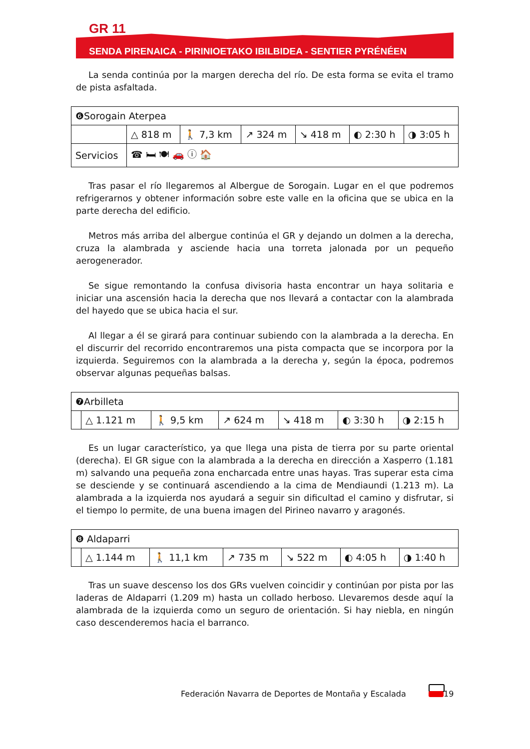GR 11
SENDA PIRENAICA - PIRINIOETAKO IBILBIDEA - SENTIER PYRÉNÉEN
La senda continúa por la margen derecha del río. De esta forma se evita el tramo de pista asfaltada.
| ❻Sorogain Aterpea | | | | | | |
| | △ 818 m | 🚶 7,3 km | ↗ 324 m | ↘ 418 m | ◐ 2:30 h | ◑ 3:05 h |
| Servicios | ☎ 🛏 🍽 🚗 ⓘ 🏠 | | | | | |
Tras pasar el río llegaremos al Albergue de Sorogain. Lugar en el que podremos refrigerarnos y obtener información sobre este valle en la oficina que se ubica en la parte derecha del edificio.
Metros más arriba del albergue continúa el GR y dejando un dolmen a la derecha, cruza la alambrada y asciende hacia una torreta jalonada por un pequeño aerogenerador.
Se sigue remontando la confusa divisoria hasta encontrar un haya solitaria e iniciar una ascensión hacia la derecha que nos llevará a contactar con la alambrada del hayedo que se ubica hacia el sur.
Al llegar a él se girará para continuar subiendo con la alambrada a la derecha. En el discurrir del recorrido encontraremos una pista compacta que se incorpora por la izquierda. Seguiremos con la alambrada a la derecha y, según la época, podremos observar algunas pequeñas balsas.
| ❼Arbilleta | | | | | | |
| | △ 1.121 m | 🚶 9,5 km | ↗ 624 m | ↘ 418 m | ◐ 3:30 h | ◑ 2:15 h |
Es un lugar característico, ya que llega una pista de tierra por su parte oriental (derecha). El GR sigue con la alambrada a la derecha en dirección a Xasperro (1.181 m) salvando una pequeña zona encharcada entre unas hayas. Tras superar esta cima se desciende y se continuará ascendiendo a la cima de Mendiaundi (1.213 m). La alambrada a la izquierda nos ayudará a seguir sin dificultad el camino y disfrutar, si el tiempo lo permite, de una buena imagen del Pirineo navarro y aragonés.
| ❽ Aldaparri | | | | | | |
| | △ 1.144 m | 🚶 11,1 km | ↗ 735 m | ↘ 522 m | ◐ 4:05 h | ◑ 1:40 h |
Tras un suave descenso los dos GRs vuelven coincidir y continúan por pista por las laderas de Aldaparri (1.209 m) hasta un collado herboso. Llevaremos desde aquí la alambrada de la izquierda como un seguro de orientación. Si hay niebla, en ningún caso descenderemos hacia el barranco.
Federación Navarra de Deportes de Montaña y Escalada
19